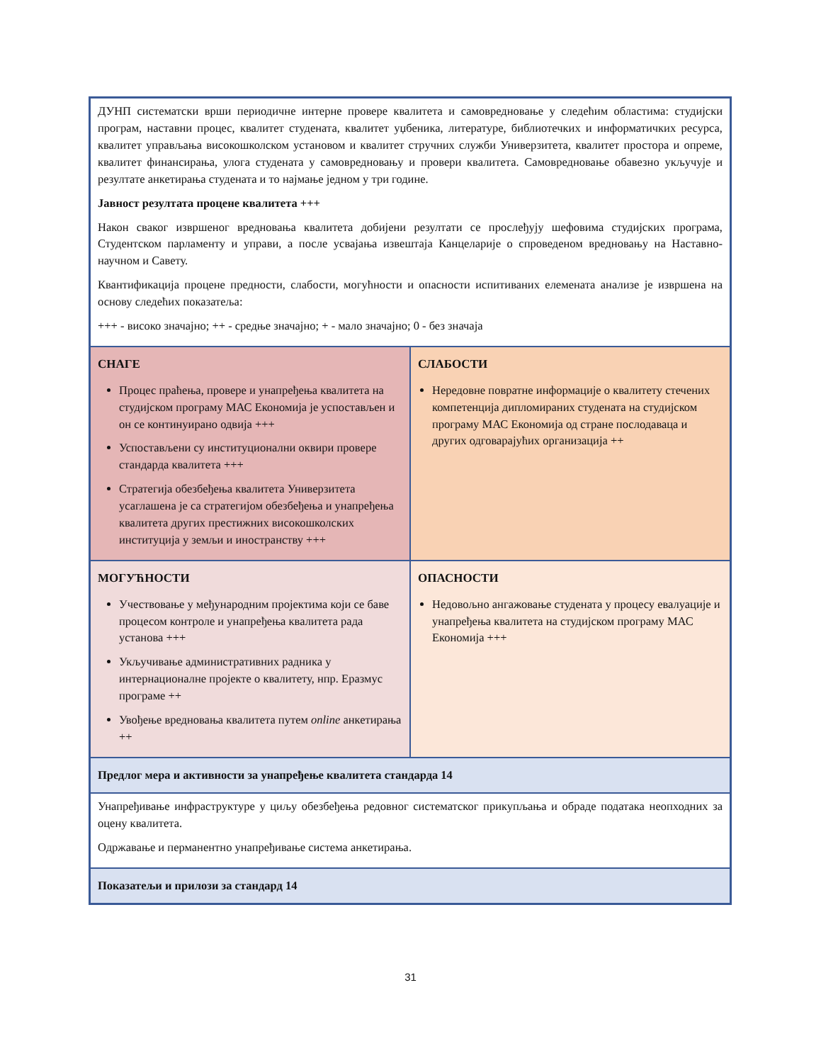| ДУНП систематски врши периодичне интерне провере квалитета и самовредновање у следећим областима: студијски програм, наставни процес, квалитет студената, квалитет уџбеника, литературе, библиотечких и информатичких ресурса, квалитет управљања високошколском установом и квалитет стручних служби Универзитета, квалитет простора и опреме, квалитет финансирања, улога студената у самовредновању и провери квалитета. Самовредновање обавезно укључује и резултате анкетирања студената и то најмање једном у три године. Јавност резултата процене квалитета +++ Након сваког извршеног вредновања квалитета добијени резултати се прослеђују шефовима студијских програма, Студентском парламенту и управи, а после усвајања извештаја Канцеларије о спроведеном вредновању на Наставно-научном и Савету. Квантификација процене предности, слабости, могућности и опасности испитиваних елемената анализе је извршена на основу следећих показатеља: +++ - високо значајно; ++ - средње значајно; + - мало значајно; 0 - без значаја | |
| СНАГЕ Процес праћења, провере и унапређења квалитета на студијском програму МАС Економија је успостављен и он се континуирано одвија +++ Успостављени су институционални оквири провере стандарда квалитета +++ Стратегија обезбеђења квалитета Универзитета усаглашена је са стратегијом обезбеђења и унапређења квалитета других престижних високошколских институција у земљи и иностранству +++ | СЛАБОСТИ Нередовне повратне информације о квалитету стечених компетенција дипломираних студената на студијском програму МАС Економија од стране послодаваца и других одговарајућих организација ++ |
| МОГУЋНОСТИ Учествовање у међународним пројектима који се баве процесом контроле и унапређења квалитета рада установа +++ Укључивање административних радника у интернационалне пројекте о квалитету, нпр. Еразмус програме ++ Увођење вредновања квалитета путем online анкетирања ++ | ОПАСНОСТИ Недовољно ангажовање студената у процесу евалуације и унапређења квалитета на студијском програму МАС Економија +++ |
| Предлог мера и активности за унапређење квалитета стандарда 14 | |
| Унапређивање инфраструктуре у циљу обезбеђења редовног систематског прикупљања и обраде података неопходних за оцену квалитета. Одржавање и перманентно унапређивање система анкетирања. | |
| Показатељи и прилози за стандард 14 | |
31